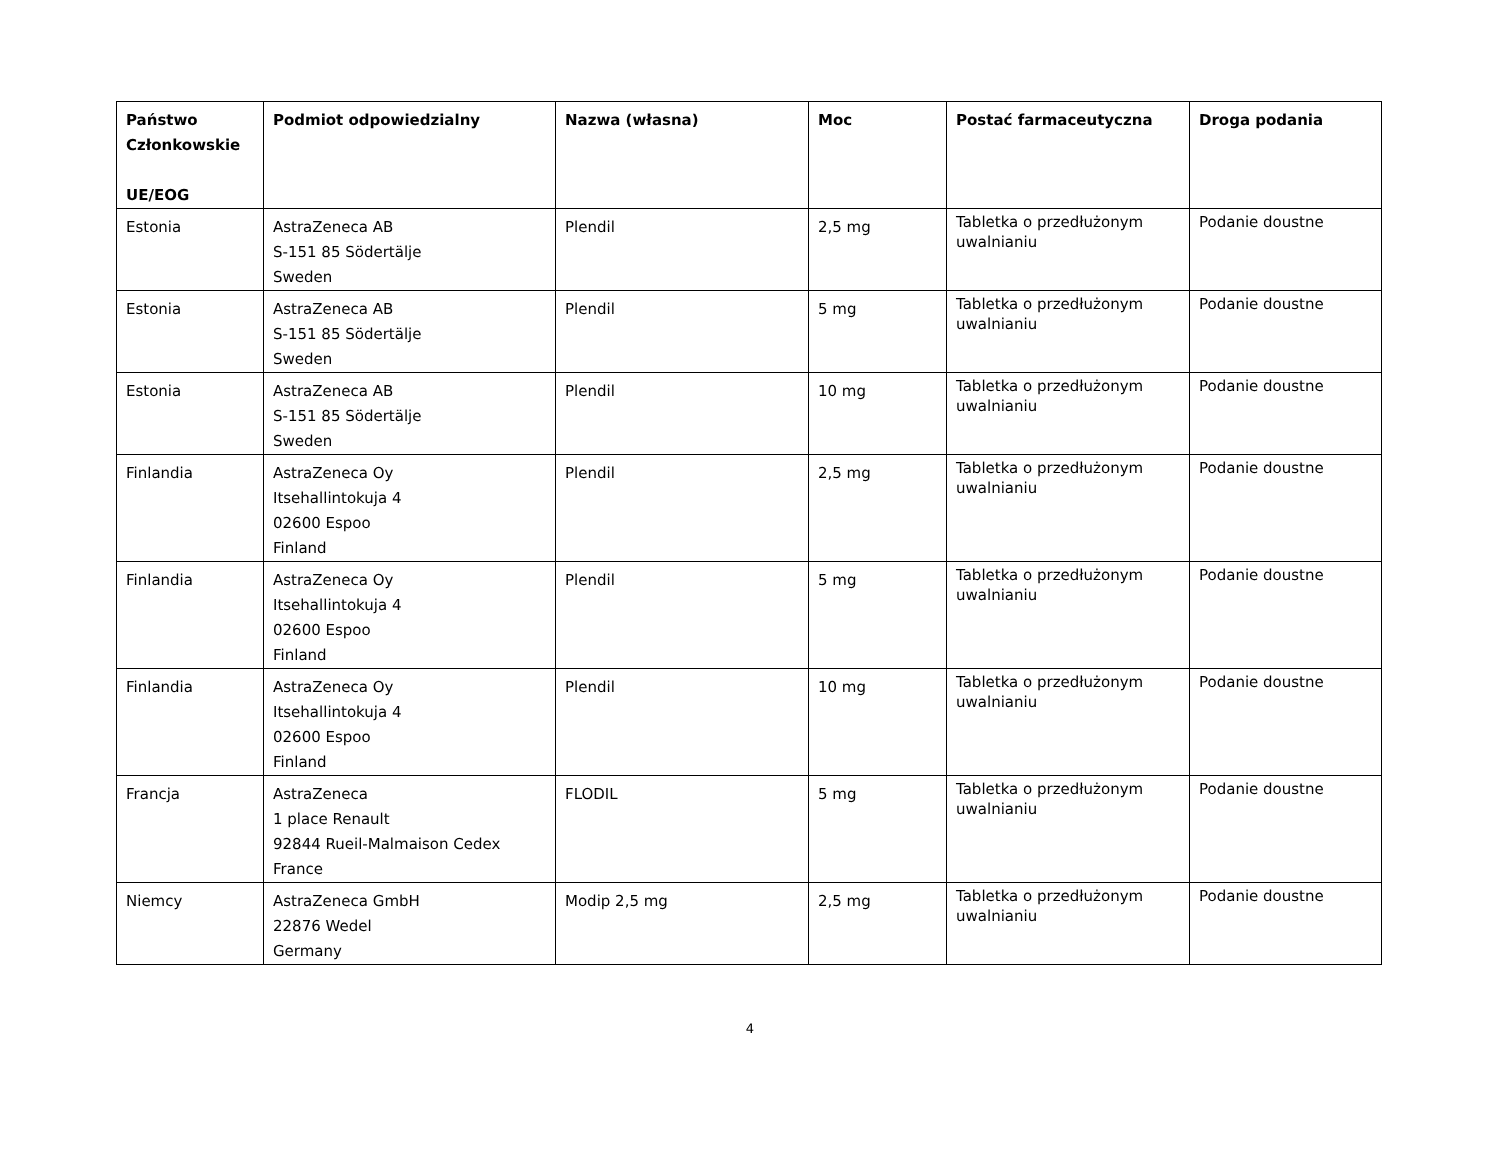| Państwo Członkowskie UE/EOG | Podmiot odpowiedzialny | Nazwa (własna) | Moc | Postać farmaceutyczna | Droga podania |
| --- | --- | --- | --- | --- | --- |
| Estonia | AstraZeneca AB S-151 85 Södertälje Sweden | Plendil | 2,5 mg | Tabletka o przedłużonym uwalnianiu | Podanie doustne |
| Estonia | AstraZeneca AB S-151 85 Södertälje Sweden | Plendil | 5 mg | Tabletka o przedłużonym uwalnianiu | Podanie doustne |
| Estonia | AstraZeneca AB S-151 85 Södertälje Sweden | Plendil | 10 mg | Tabletka o przedłużonym uwalnianiu | Podanie doustne |
| Finlandia | AstraZeneca Oy Itsehallintokuja 4 02600 Espoo Finland | Plendil | 2,5 mg | Tabletka o przedłużonym uwalnianiu | Podanie doustne |
| Finlandia | AstraZeneca Oy Itsehallintokuja 4 02600 Espoo Finland | Plendil | 5 mg | Tabletka o przedłużonym uwalnianiu | Podanie doustne |
| Finlandia | AstraZeneca Oy Itsehallintokuja 4 02600 Espoo Finland | Plendil | 10 mg | Tabletka o przedłużonym uwalnianiu | Podanie doustne |
| Francja | AstraZeneca 1 place Renault 92844 Rueil-Malmaison Cedex France | FLODIL | 5 mg | Tabletka o przedłużonym uwalnianiu | Podanie doustne |
| Niemcy | AstraZeneca GmbH 22876 Wedel Germany | Modip 2,5 mg | 2,5 mg | Tabletka o przedłużonym uwalnianiu | Podanie doustne |
4